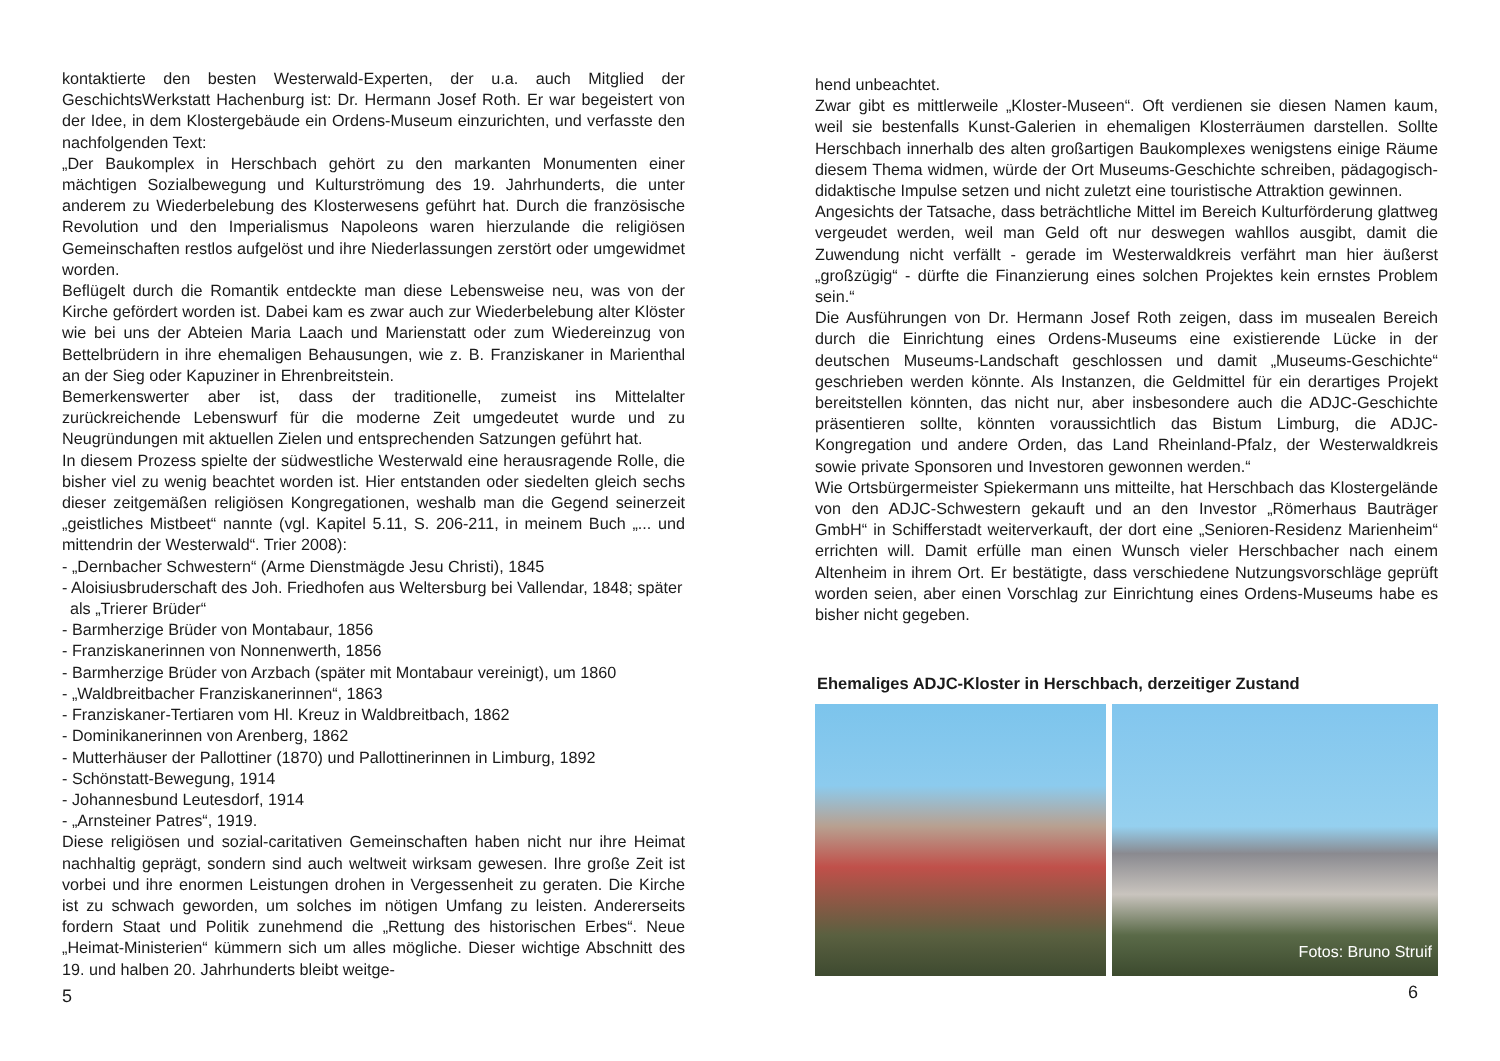kontaktierte den besten Westerwald-Experten, der u.a. auch Mitglied der GeschichtsWerkstatt Hachenburg ist: Dr. Hermann Josef Roth. Er war begeistert von der Idee, in dem Klostergebäude ein Ordens-Museum einzurichten, und verfasste den nachfolgenden Text:
„Der Baukomplex in Herschbach gehört zu den markanten Monumenten einer mächtigen Sozialbewegung und Kulturströmung des 19. Jahrhunderts, die unter anderem zu Wiederbelebung des Klosterwesens geführt hat. Durch die französische Revolution und den Imperialismus Napoleons waren hierzulande die religiösen Gemeinschaften restlos aufgelöst und ihre Niederlassungen zerstört oder umgewidmet worden.
Beflügelt durch die Romantik entdeckte man diese Lebensweise neu, was von der Kirche gefördert worden ist. Dabei kam es zwar auch zur Wiederbelebung alter Klöster wie bei uns der Abteien Maria Laach und Marienstatt oder zum Wiedereinzug von Bettelbrüdern in ihre ehemaligen Behausungen, wie z. B. Franziskaner in Marienthal an der Sieg oder Kapuziner in Ehrenbreitstein.
Bemerkenswerter aber ist, dass der traditionelle, zumeist ins Mittelalter zurückreichende Lebenswurf für die moderne Zeit umgedeutet wurde und zu Neugründungen mit aktuellen Zielen und entsprechenden Satzungen geführt hat.
In diesem Prozess spielte der südwestliche Westerwald eine herausragende Rolle, die bisher viel zu wenig beachtet worden ist. Hier entstanden oder siedelten gleich sechs dieser zeitgemäßen religiösen Kongregationen, weshalb man die Gegend seinerzeit „geistliches Mistbeet“ nannte (vgl. Kapitel 5.11, S. 206-211, in meinem Buch „... und mittendrin der Westerwald“. Trier 2008):
- „Dernbacher Schwestern“ (Arme Dienstmägde Jesu Christi), 1845
- Aloisiusbruderschaft des Joh. Friedhofen aus Weltersburg bei Vallendar, 1848; später als „Trierer Brüder“
- Barmherzige Brüder von Montabaur, 1856
- Franziskanerinnen von Nonnenwerth, 1856
- Barmherzige Brüder von Arzbach (später mit Montabaur vereinigt), um 1860
- „Waldbreitbacher Franziskanerinnen“, 1863
- Franziskaner-Tertiaren vom Hl. Kreuz in Waldbreitbach, 1862
- Dominikanerinnen von Arenberg, 1862
- Mutterhäuser der Pallottiner (1870) und Pallottinerinnen in Limburg, 1892
- Schönstatt-Bewegung, 1914
- Johannesbund Leutesdorf, 1914
- „Arnsteiner Patres“, 1919.
Diese religiösen und sozial-caritativen Gemeinschaften haben nicht nur ihre Heimat nachhaltig geprägt, sondern sind auch weltweit wirksam gewesen. Ihre große Zeit ist vorbei und ihre enormen Leistungen drohen in Vergessenheit zu geraten. Die Kirche ist zu schwach geworden, um solches im nötigen Umfang zu leisten. Andererseits fordern Staat und Politik zunehmend die „Rettung des historischen Erbes“. Neue „Heimat-Ministerien“ kümmern sich um alles mögliche. Dieser wichtige Abschnitt des 19. und halben 20. Jahrhunderts bleibt weitge-
5
hend unbeachtet.
Zwar gibt es mittlerweile „Kloster-Museen“. Oft verdienen sie diesen Namen kaum, weil sie bestenfalls Kunst-Galerien in ehemaligen Klosterräumen darstellen. Sollte Herschbach innerhalb des alten großartigen Baukomplexes wenigstens einige Räume diesem Thema widmen, würde der Ort Museums-Geschichte schreiben, pädagogisch-didaktische Impulse setzen und nicht zuletzt eine touristische Attraktion gewinnen.
Angesichts der Tatsache, dass beträchtliche Mittel im Bereich Kulturförderung glattweg vergeudet werden, weil man Geld oft nur deswegen wahllos ausgibt, damit die Zuwendung nicht verfällt - gerade im Westerwaldkreis verfährt man hier äußerst „großzügig“ - dürfte die Finanzierung eines solchen Projektes kein ernstes Problem sein.“
Die Ausführungen von Dr. Hermann Josef Roth zeigen, dass im musealen Bereich durch die Einrichtung eines Ordens-Museums eine existierende Lücke in der deutschen Museums-Landschaft geschlossen und damit „Museums-Geschichte“ geschrieben werden könnte. Als Instanzen, die Geldmittel für ein derartiges Projekt bereitstellen könnten, das nicht nur, aber insbesondere auch die ADJC-Geschichte präsentieren sollte, könnten voraussichtlich das Bistum Limburg, die ADJC-Kongregation und andere Orden, das Land Rheinland-Pfalz, der Westerwaldkreis sowie private Sponsoren und Investoren gewonnen werden.“
Wie Ortsbürgermeister Spiekermann uns mitteilte, hat Herschbach das Klostergelände von den ADJC-Schwestern gekauft und an den Investor „Römerhaus Bauträger GmbH“ in Schifferstadt weiterverkauft, der dort eine „Senioren-Residenz Marienheim“ errichten will. Damit erfülle man einen Wunsch vieler Herschbacher nach einem Altenheim in ihrem Ort. Er bestätigte, dass verschiedene Nutzungsvorschläge geprüft worden seien, aber einen Vorschlag zur Einrichtung eines Ordens-Museums habe es bisher nicht gegeben.
Ehemaliges ADJC-Kloster in Herschbach, derzeitiger Zustand
Fotos: Bruno Struif
6